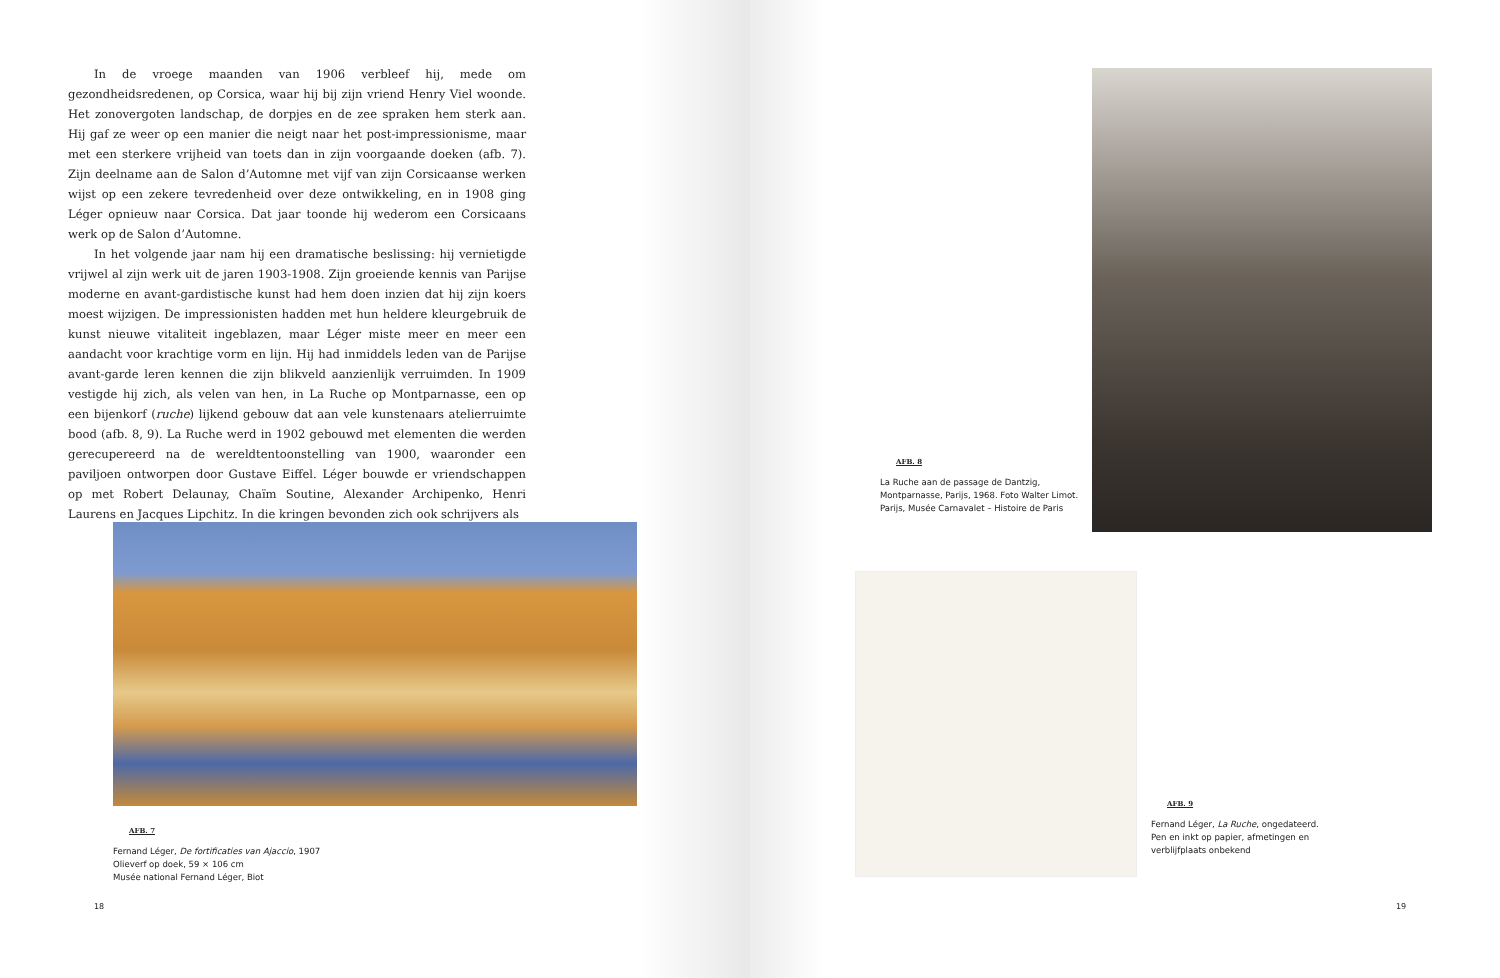In de vroege maanden van 1906 verbleef hij, mede om gezondheidsredenen, op Corsica, waar hij bij zijn vriend Henry Viel woonde. Het zonovergoten landschap, de dorpjes en de zee spraken hem sterk aan. Hij gaf ze weer op een manier die neigt naar het post-impressionisme, maar met een sterkere vrijheid van toets dan in zijn voorgaande doeken (afb. 7). Zijn deelname aan de Salon d’Automne met vijf van zijn Corsicaanse werken wijst op een zekere tevredenheid over deze ontwikkeling, en in 1908 ging Léger opnieuw naar Corsica. Dat jaar toonde hij wederom een Corsicaans werk op de Salon d’Automne.
In het volgende jaar nam hij een dramatische beslissing: hij vernietigde vrijwel al zijn werk uit de jaren 1903-1908. Zijn groeiende kennis van Parijse moderne en avant-gardistische kunst had hem doen inzien dat hij zijn koers moest wijzigen. De impressionisten hadden met hun heldere kleurgebruik de kunst nieuwe vitaliteit ingeblazen, maar Léger miste meer en meer een aandacht voor krachtige vorm en lijn. Hij had inmiddels leden van de Parijse avant-garde leren kennen die zijn blikveld aanzienlijk verruimden. In 1909 vestigde hij zich, als velen van hen, in La Ruche op Montparnasse, een op een bijenkorf (ruche) lijkend gebouw dat aan vele kunstenaars atelierruimte bood (afb. 8, 9). La Ruche werd in 1902 gebouwd met elementen die werden gerecupereerd na de wereldtentoonstelling van 1900, waaronder een paviljoen ontworpen door Gustave Eiffel. Léger bouwde er vriendschappen op met Robert Delaunay, Chaïm Soutine, Alexander Archipenko, Henri Laurens en Jacques Lipchitz. In die kringen bevonden zich ook schrijvers als
AFB. 7
Fernand Léger, De fortificaties van Ajaccio, 1907
Olieverf op doek, 59 × 106 cm
Musée national Fernand Léger, Biot
18
AFB. 8
La Ruche aan de passage de Dantzig,
Montparnasse, Parijs, 1968. Foto Walter Limot.
Parijs, Musée Carnavalet – Histoire de Paris
AFB. 9
Fernand Léger, La Ruche, ongedateerd.
Pen en inkt op papier, afmetingen en
verblijfplaats onbekend
19